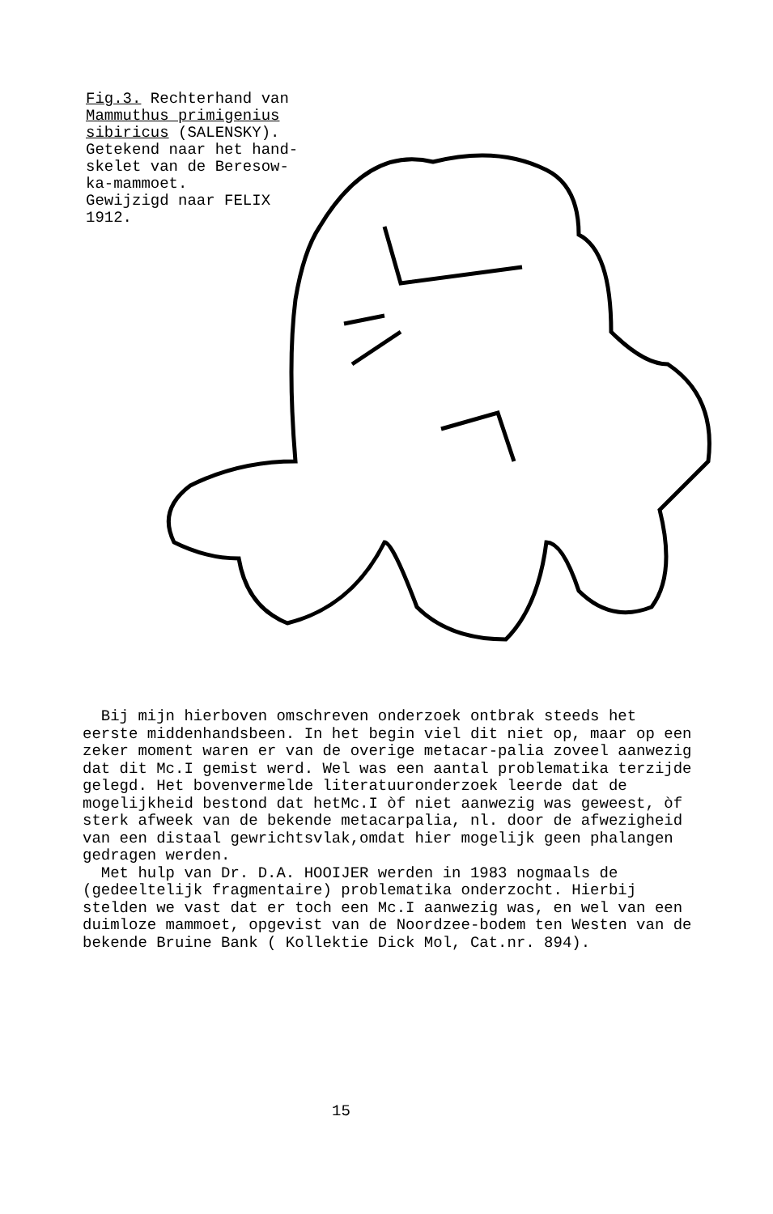Fig.3. Rechterhand van
Mammuthus primigenius
sibiricus (SALENSKY).
Getekend naar het hand-
skelet van de Beresow-
ka-mammoet.
Gewijzigd naar FELIX
1912.
Bij mijn hierboven omschreven onderzoek ontbrak steeds het eerste middenhandsbeen. In het begin viel dit niet op, maar op een zeker moment waren er van de overige metacar-palia zoveel aanwezig dat dit Mc.I gemist werd. Wel was een aantal problematika terzijde gelegd. Het bovenvermelde literatuuronderzoek leerde dat de mogelijkheid bestond dat hetMc.I òf niet aanwezig was geweest, òf sterk afweek van de bekende metacarpalia, nl. door de afwezigheid van een distaal gewrichtsvlak,omdat hier mogelijk geen phalangen gedragen werden.
Met hulp van Dr. D.A. HOOIJER werden in 1983 nogmaals de (gedeeltelijk fragmentaire) problematika onderzocht. Hierbij stelden we vast dat er toch een Mc.I aanwezig was, en wel van een duimloze mammoet, opgevist van de Noordzee-bodem ten Westen van de bekende Bruine Bank ( Kollektie Dick Mol, Cat.nr. 894).
15